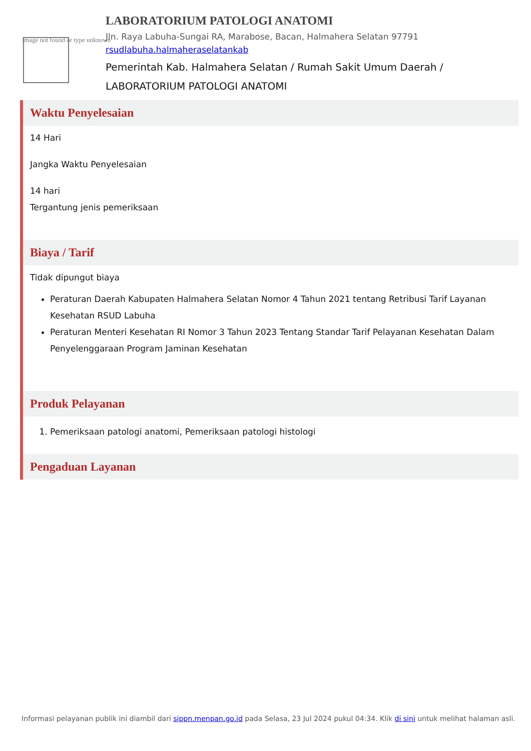Image not found or type unknown
LABORATORIUM PATOLOGI ANATOMI
Jln. Raya Labuha-Sungai RA, Marabose, Bacan, Halmahera Selatan 97791
rsudlabuha.halmaheraselatankab
Pemerintah Kab. Halmahera Selatan / Rumah Sakit Umum Daerah / LABORATORIUM PATOLOGI ANATOMI
Waktu Penyelesaian
14 Hari
Jangka Waktu Penyelesaian
14 hari
Tergantung jenis pemeriksaan
Biaya / Tarif
Tidak dipungut biaya
Peraturan Daerah Kabupaten Halmahera Selatan Nomor 4 Tahun 2021 tentang Retribusi Tarif Layanan Kesehatan RSUD Labuha
Peraturan Menteri Kesehatan RI Nomor 3 Tahun 2023 Tentang Standar Tarif Pelayanan Kesehatan Dalam Penyelenggaraan Program Jaminan Kesehatan
Produk Pelayanan
1. Pemeriksaan patologi anatomi, Pemeriksaan patologi histologi
Pengaduan Layanan
Informasi pelayanan publik ini diambil dari sippn.menpan.go.id pada Selasa, 23 Jul 2024 pukul 04:34. Klik di sini untuk melihat halaman asli.